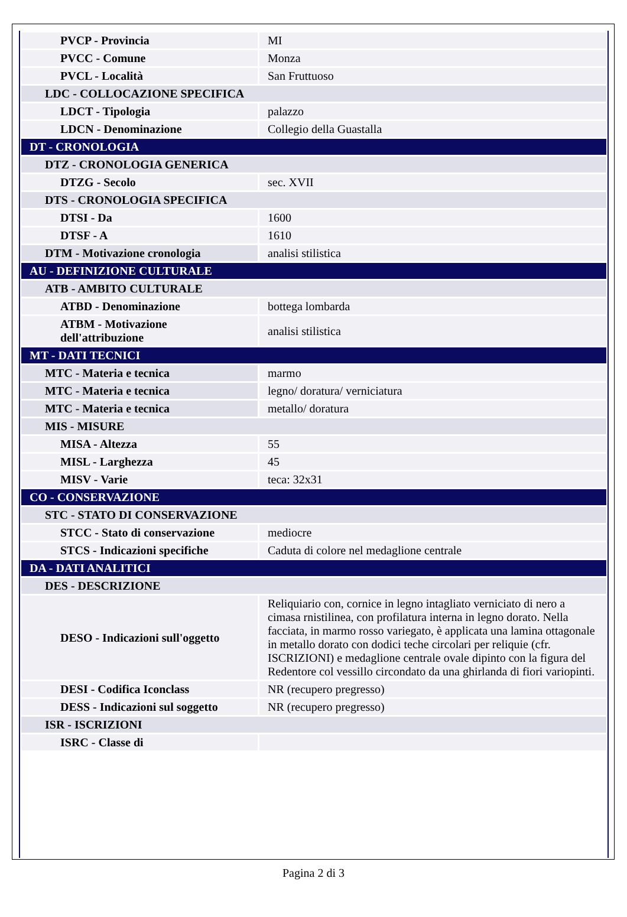| PVCP - Provincia | MI |
| PVCC - Comune | Monza |
| PVCL - Località | San Fruttuoso |
| LDC - COLLOCAZIONE SPECIFICA | |
| LDCT - Tipologia | palazzo |
| LDCN - Denominazione | Collegio della Guastalla |
| DT - CRONOLOGIA | |
| DTZ - CRONOLOGIA GENERICA | |
| DTZG - Secolo | sec. XVII |
| DTS - CRONOLOGIA SPECIFICA | |
| DTSI - Da | 1600 |
| DTSF - A | 1610 |
| DTM - Motivazione cronologia | analisi stilistica |
| AU - DEFINIZIONE CULTURALE | |
| ATB - AMBITO CULTURALE | |
| ATBD - Denominazione | bottega lombarda |
| ATBM - Motivazione dell'attribuzione | analisi stilistica |
| MT - DATI TECNICI | |
| MTC - Materia e tecnica | marmo |
| MTC - Materia e tecnica | legno/ doratura/ verniciatura |
| MTC - Materia e tecnica | metallo/ doratura |
| MIS - MISURE | |
| MISA - Altezza | 55 |
| MISL - Larghezza | 45 |
| MISV - Varie | teca: 32x31 |
| CO - CONSERVAZIONE | |
| STC - STATO DI CONSERVAZIONE | |
| STCC - Stato di conservazione | mediocre |
| STCS - Indicazioni specifiche | Caduta di colore nel medaglione centrale |
| DA - DATI ANALITICI | |
| DES - DESCRIZIONE | |
| DESO - Indicazioni sull'oggetto | Reliquiario con, cornice in legno intagliato verniciato di nero a cimasa rnistilinea, con profilatura interna in legno dorato. Nella facciata, in marmo rosso variegato, è applicata una lamina ottagonale in metallo dorato con dodici teche circolari per reliquie (cfr. ISCRIZIONI) e medaglione centrale ovale dipinto con la figura del Redentore col vessillo circondato da una ghirlanda di fiori variopinti. |
| DESI - Codifica Iconclass | NR (recupero pregresso) |
| DESS - Indicazioni sul soggetto | NR (recupero pregresso) |
| ISR - ISCRIZIONI | |
| ISRC - Classe di | |
Pagina 2 di 3